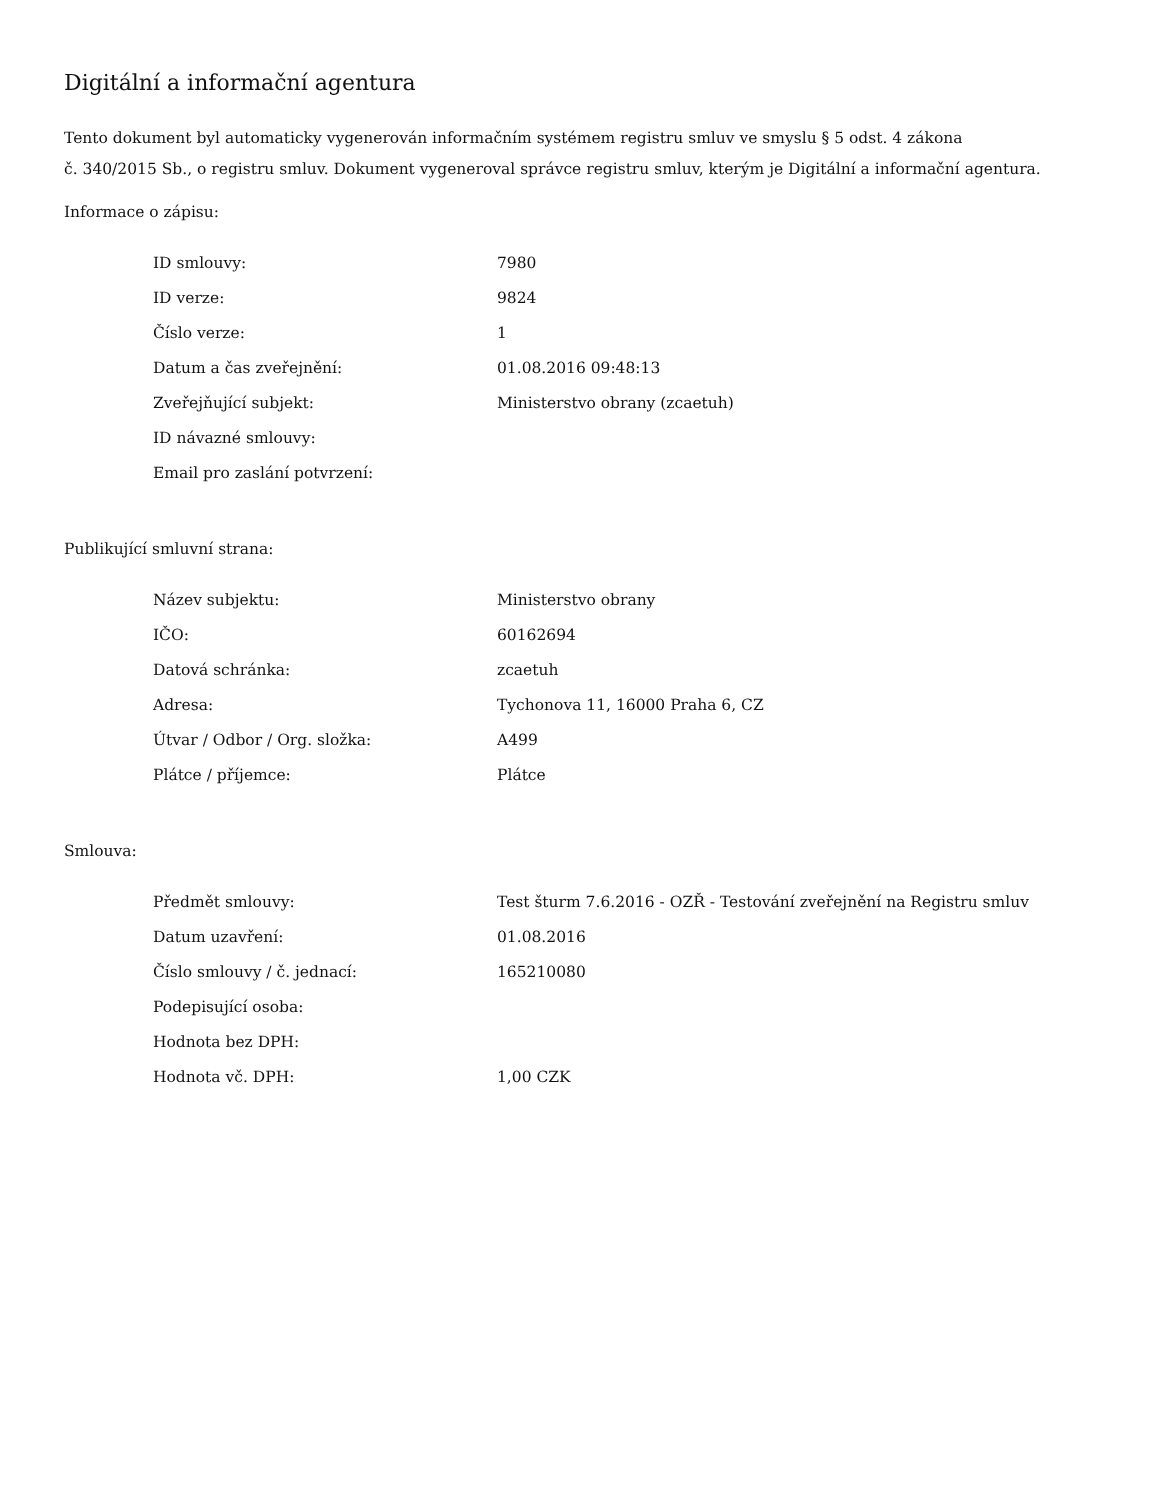Digitální a informační agentura
Tento dokument byl automaticky vygenerován informačním systémem registru smluv ve smyslu § 5 odst. 4 zákona
č. 340/2015 Sb., o registru smluv. Dokument vygeneroval správce registru smluv, kterým je Digitální a informační agentura.
Informace o zápisu:
| ID smlouvy: | 7980 |
| ID verze: | 9824 |
| Číslo verze: | 1 |
| Datum a čas zveřejnění: | 01.08.2016 09:48:13 |
| Zveřejňující subjekt: | Ministerstvo obrany (zcaetuh) |
| ID návazné smlouvy: | |
| Email pro zaslání potvrzení: | |
Publikující smluvní strana:
| Název subjektu: | Ministerstvo obrany |
| IČO: | 60162694 |
| Datová schránka: | zcaetuh |
| Adresa: | Tychonova 11, 16000 Praha 6, CZ |
| Útvar / Odbor / Org. složka: | A499 |
| Plátce / příjemce: | Plátce |
Smlouva:
| Předmět smlouvy: | Test šturm 7.6.2016 - OZŘ - Testování zveřejnění na Registru smluv |
| Datum uzavření: | 01.08.2016 |
| Číslo smlouvy / č. jednací: | 165210080 |
| Podepisující osoba: | |
| Hodnota bez DPH: | |
| Hodnota vč. DPH: | 1,00 CZK |